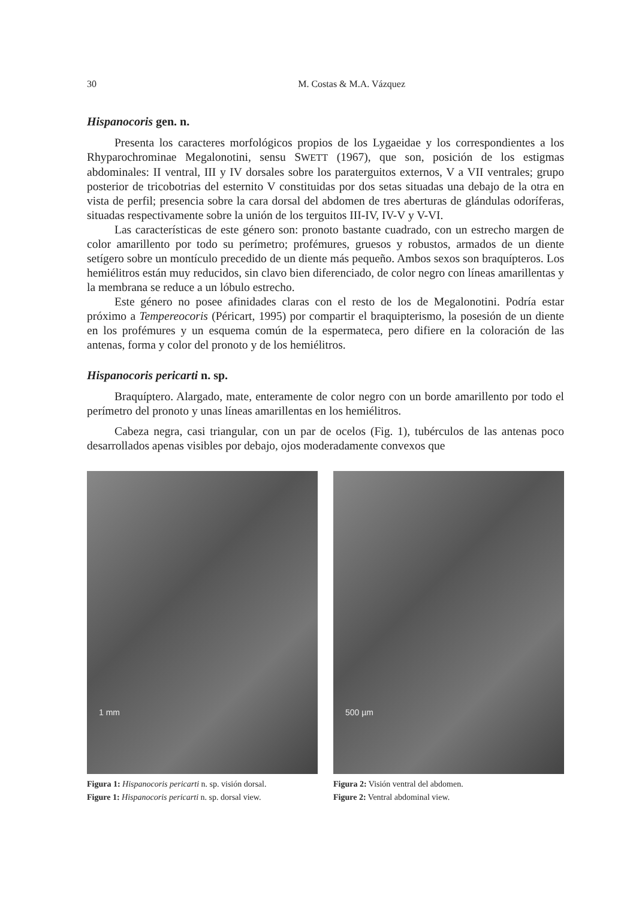30 M. Costas & M.A. Vázquez
Hispanocoris gen. n.
Presenta los caracteres morfológicos propios de los Lygaeidae y los correspondientes a los Rhyparochrominae Megalonotini, sensu SWETT (1967), que son, posición de los estigmas abdominales: II ventral, III y IV dorsales sobre los paraterguitos externos, V a VII ventrales; grupo posterior de tricobotrias del esternito V constituidas por dos setas situadas una debajo de la otra en vista de perfil; presencia sobre la cara dorsal del abdomen de tres aberturas de glándulas odoríferas, situadas respectivamente sobre la unión de los terguitos III-IV, IV-V y V-VI.
Las características de este género son: pronoto bastante cuadrado, con un estrecho margen de color amarillento por todo su perímetro; profémures, gruesos y robustos, armados de un diente setígero sobre un montículo precedido de un diente más pequeño. Ambos sexos son braquípteros. Los hemiélitros están muy reducidos, sin clavo bien diferenciado, de color negro con líneas amarillentas y la membrana se reduce a un lóbulo estrecho.
Este género no posee afinidades claras con el resto de los de Megalonotini. Podría estar próximo a Tempereocoris (Péricart, 1995) por compartir el braquipterismo, la posesión de un diente en los profémures y un esquema común de la espermateca, pero difiere en la coloración de las antenas, forma y color del pronoto y de los hemiélitros.
Hispanocoris pericarti n. sp.
Braquíptero. Alargado, mate, enteramente de color negro con un borde amarillento por todo el perímetro del pronoto y unas líneas amarillentas en los hemiélitros.
Cabeza negra, casi triangular, con un par de ocelos (Fig. 1), tubérculos de las antenas poco desarrollados apenas visibles por debajo, ojos moderadamente convexos que
1 mm
Figura 1: Hispanocoris pericarti n. sp. visión dorsal.
Figure 1: Hispanocoris pericarti n. sp. dorsal view.
500 µm
Figura 2: Visión ventral del abdomen.
Figure 2: Ventral abdominal view.